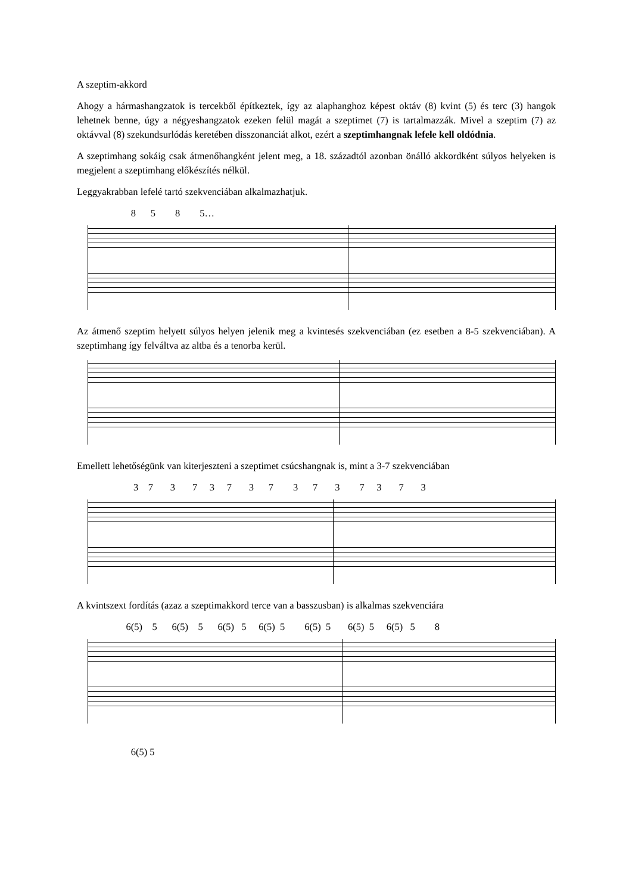A szeptim-akkord
Ahogy a hármashangzatok is tercekből építkeztek, így az alaphanghoz képest oktáv (8) kvint (5) és terc (3) hangok lehetnek benne, úgy a négyeshangzatok ezeken felül magát a szeptimet (7) is tartalmazzák. Mivel a szeptim (7) az oktávval (8) szekundsurlódás keretében disszonanciát alkot, ezért a szeptimhangnak lefele kell oldódnia.
A szeptimhang sokáig csak átmenőhangként jelent meg, a 18. századtól azonban önálló akkordként súlyos helyeken is megjelent a szeptimhang előkészítés nélkül.
Leggyakrabban lefelé tartó szekvenciában alkalmazhatjuk.
8 5 8 5…
Az átmenő szeptim helyett súlyos helyen jelenik meg a kvintesés szekvenciában (ez esetben a 8-5 szekvenciában). A szeptimhang így felváltva az altba és a tenorba kerül.
Emellett lehetőségünk van kiterjeszteni a szeptimet csúcshangnak is, mint a 3-7 szekvenciában
3 7 3 7 3 7 3 7 3 7 3 7 3 7 3
A kvintszext fordítás (azaz a szeptimakkord terce van a basszusban) is alkalmas szekvenciára
6(5) 5 6(5) 5 6(5) 5 6(5) 5 6(5) 5 6(5) 5 6(5) 5 8
6(5) 5